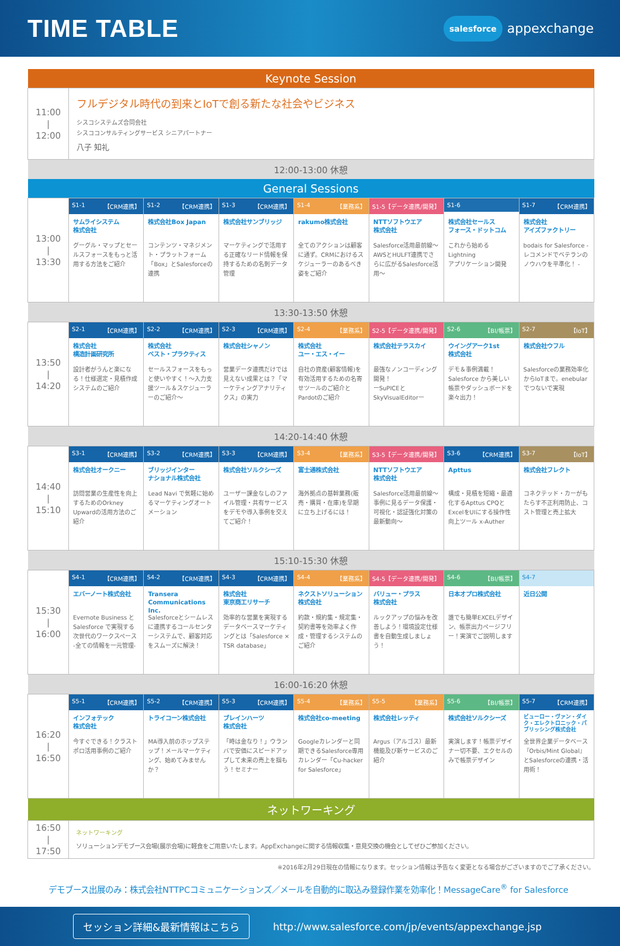TIME TABLE
salesforce appexchange
| Keynote Session | | | | | | | |
| --- | --- | --- | --- | --- | --- | --- | --- |
| 11:00 / 12:00 | フルデジタル時代の到来とIoTで創る新たな社会やビジネス シスコシステムズ合同会社 シスココンサルティングサービス シニアパートナー 八子 知礼 | | | | | | |
| 12:00-13:00 休憩 | | | | | | | |
| General Sessions | | | | | | | |
| 13:00 / 13:30 | S1-1 【CRM連携】 | S1-2 【CRM連携】 | S1-3 【CRM連携】 | S1-4 【業務系】 | S1-5【データ連携/開発】 | S1-6 | S1-7 【CRM連携】 |
| | サムライシステム 株式会社 グーグル・マップとセールスフォースをもっと活用する方法をご紹介 | 株式会社Box Japan コンテンツ・マネジメント・プラットフォーム「Box」とSalesforceの連携 | 株式会社サンブリッジ マーケティングで活用する正確なリード情報を保持するための名刺データ管理 | rakumo株式会社 全てのアクションは顧客に通ず。CRMにおけるスケジューラーのあるべき姿をご紹介 | NTTソフトウエア 株式会社 Salesforce活用最前線～AWSとHULFT連携でさらに広がるSalesforce活用～ | 株式会社セールス フォース・ドットコム これから始める Lightning アプリケーション開発 | 株式会社 アイズファクトリー bodais for Salesforce - レコメンドでベテランのノウハウを平準化！ - |
| 13:30-13:50 休憩 | | | | | | | |
| 13:50 / 14:20 | S2-1 【CRM連携】 | S2-2 【CRM連携】 | S2-3 【CRM連携】 | S2-4 【業務系】 | S2-5【データ連携/開発】 | S2-6 【BI/帳票】 | S2-7 【IoT】 |
| | 株式会社 構造計画研究所 設計者がうんと楽になる！仕様選定・見積作成システムのご紹介 | 株式会社 ベスト・プラクティス セールスフォースをもっと使いやすく！～入力支援ツール＆スケジューラーのご紹介～ | 株式会社シャノン 営業データ連携だけでは見えない成果とは？「マーケティングアナリティクス」の実力 | 株式会社 ユー・エス・イー 自社の資産(顧客情報)を有効活用するための名寄せツールのご紹介とPardotのご紹介 | 株式会社テラスカイ 最強なノンコーディング開発！ ーSuPICEと SkyVisualEditorー | ウイングアーク1st 株式会社 デモ＆事例満載！Salesforce から美しい帳票やダッシュボードを楽々出力！ | 株式会社ウフル Salesforceの業務効率化からIoTまで。enebularでつないで実現 |
| 14:20-14:40 休憩 | | | | | | | |
| 14:40 / 15:10 | S3-1 【CRM連携】 | S3-2 【CRM連携】 | S3-3 【CRM連携】 | S3-4 【業務系】 | S3-5【データ連携/開発】 | S3-6 【CRM連携】 | S3-7 【IoT】 |
| | 株式会社オークニー 訪問営業の生産性を向上するためのOrkney Upwardの活用方法のご紹介 | ブリッジインター ナショナル株式会社 Lead Navi で気軽に始めるマーケティングオートメーション | 株式会社ソルクシーズ ユーザー課金なしのファイル管理・共有サービスをデモや導入事例を交えてご紹介！ | 富士通株式会社 海外拠点の基幹業務(販売・購買・在庫)を早期に立ち上げるには！ | NTTソフトウエア 株式会社 Salesforce活用最前線～事例に見るデータ保護・可視化・認証強化対策の最新動向～ | Apttus 構成・見積を短縮・最適化するApttus CPQとExcelをUIにする操作性向上ツール x-Auther | 株式会社フレクト コネクテッド・カーがもたらす不正利用防止、コスト管理と売上拡大 |
| 15:10-15:30 休憩 | | | | | | | |
| 15:30 / 16:00 | S4-1 【CRM連携】 | S4-2 【CRM連携】 | S4-3 【CRM連携】 | S4-4 【業務系】 | S4-5【データ連携/開発】 | S4-6 【BI/帳票】 | S4-7 |
| | エバーノート株式会社 Evernote Business と Salesforce で実現する次世代のワークスペース -全ての情報を一元管理- | Transera Communications Inc. Salesforceとシームレスに連携するコールセンターシステムで、顧客対応をスムーズに解決！ | 株式会社 東京商工リサーチ 効率的な営業を実現するデータベースマーケティングとは「Salesforce × TSR database」 | ネクストソリューション 株式会社 約款・規約集・規定集・契約書等を効率よく作成・管理するシステムのご紹介 | バリュー・プラス 株式会社 ルックアップの悩みを改善しよう！環境設定仕様書を自動生成しましょう！ | 日本オプロ株式会社 誰でも簡単EXCELデザイン、帳票出力ページフリー！実演でご説明します | 近日公開 |
| 16:00-16:20 休憩 | | | | | | | |
| 16:20 / 16:50 | S5-1 【CRM連携】 | S5-2 【CRM連携】 | S5-3 【CRM連携】 | S5-4 【業務系】 | S5-5 【業務系】 | S5-6 【BI/帳票】 | S5-7 【CRM連携】 |
| | インフォテック 株式会社 今すぐできる！クラストポロ活用事例のご紹介 | トライコーン株式会社 MA導入前のホップステップ！メールマーケティング、始めてみませんか？ | ブレインハーツ 株式会社 「時は金なり！」ウランバで安価にスピードアップして未来の売上を掴もう！セミナー | 株式会社co-meeting Googleカレンダーと同期できるSalesforce専用カレンダー「Cu-hacker for Salesforce」 | 株式会社レッティ Argus（アルゴス）最新機能及び新サービスのご紹介 | 株式会社ソルクシーズ 実演します！帳票デザイナー切不要、エクセルのみで帳票デザイン | ビューロー・ヴァン・ダイク・エレクトロニック・パブリッシング株式会社 全世界企業データベース『Orbis/Mint Global』とSalesforceの連携・活用術！ |
| ネットワーキング | | | | | | | |
| 16:50 / 17:50 | ネットワーキング ソリューションデモブース会場(展示会場)に軽食をご用意いたします。AppExchangeに関する情報収集・意見交換の機会としてぜひご参加ください。 | | | | | | |
※2016年2月29日現在の情報になります。セッション情報は予告なく変更となる場合がございますのでご了承ください。
デモブース出展のみ：株式会社NTTPCコミュニケーションズ／メールを自動的に取込み登録作業を効率化！MessageCare<sup>®</sup> for Salesforce
セッション詳細&最新情報はこちら
http://www.salesforce.com/jp/events/appexchange.jsp